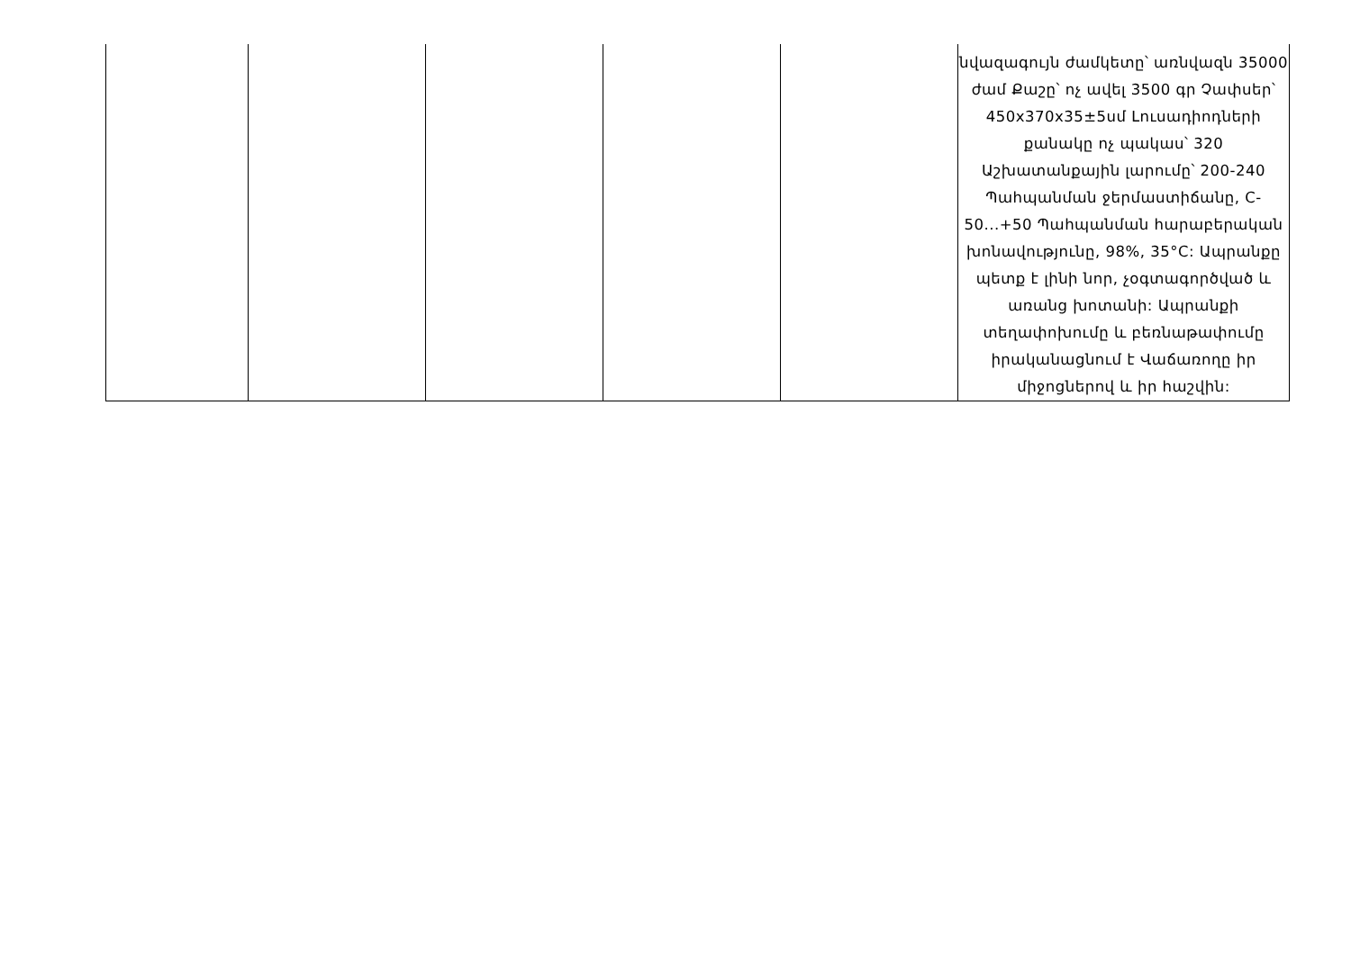| | | | | | նվազագույն ժամկետը՝ առնվազն 35000 ժամ Քաշը՝ ոչ ավել 3500 գր Չափսեր՝ 450x370x35±5սմ Լուսադիոդների քանակը ոչ պակաս՝ 320 Աշխատանքային լարումը՝ 200-240 Պահպանման ջերմաստիճանը, C-50...+50 Պահպանման հարաբերական խոնավությունը, 98%, 35°C: Ապրանքը պետք է լինի նոր, չօգտագործված և առանց խոտանի: Ապրանքի տեղափոխումը և բեռնաթափումը իրականացնում է Վաճառողը իր միջոցներով և իր հաշվին: |